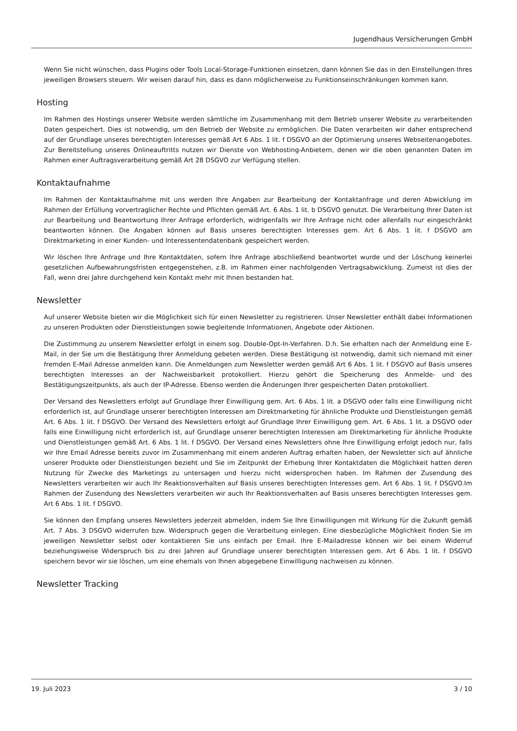Jugendhaus Versicherungen GmbH
Wenn Sie nicht wünschen, dass Plugins oder Tools Local-Storage-Funktionen einsetzen, dann können Sie das in den Einstellungen Ihres jeweiligen Browsers steuern. Wir weisen darauf hin, dass es dann möglicherweise zu Funktionseinschränkungen kommen kann.
Hosting
Im Rahmen des Hostings unserer Website werden sämtliche im Zusammenhang mit dem Betrieb unserer Website zu verarbeitenden Daten gespeichert. Dies ist notwendig, um den Betrieb der Website zu ermöglichen. Die Daten verarbeiten wir daher entsprechend auf der Grundlage unseres berechtigten Interesses gemäß Art 6 Abs. 1 lit. f DSGVO an der Optimierung unseres Webseitenangebotes. Zur Bereitstellung unseres Onlineauftritts nutzen wir Dienste von Webhosting-Anbietern, denen wir die oben genannten Daten im Rahmen einer Auftragsverarbeitung gemäß Art 28 DSGVO zur Verfügung stellen.
Kontaktaufnahme
Im Rahmen der Kontaktaufnahme mit uns werden Ihre Angaben zur Bearbeitung der Kontaktanfrage und deren Abwicklung im Rahmen der Erfüllung vorvertraglicher Rechte und Pflichten gemäß Art. 6 Abs. 1 lit. b DSGVO genutzt. Die Verarbeitung Ihrer Daten ist zur Bearbeitung und Beantwortung Ihrer Anfrage erforderlich, widrigenfalls wir Ihre Anfrage nicht oder allenfalls nur eingeschränkt beantworten können. Die Angaben können auf Basis unseres berechtigten Interesses gem. Art 6 Abs. 1 lit. f DSGVO am Direktmarketing in einer Kunden- und Interessentendatenbank gespeichert werden.
Wir löschen Ihre Anfrage und Ihre Kontaktdaten, sofern Ihre Anfrage abschließend beantwortet wurde und der Löschung keinerlei gesetzlichen Aufbewahrungsfristen entgegenstehen, z.B. im Rahmen einer nachfolgenden Vertragsabwicklung. Zumeist ist dies der Fall, wenn drei Jahre durchgehend kein Kontakt mehr mit Ihnen bestanden hat.
Newsletter
Auf unserer Website bieten wir die Möglichkeit sich für einen Newsletter zu registrieren. Unser Newsletter enthält dabei Informationen zu unseren Produkten oder Dienstleistungen sowie begleitende Informationen, Angebote oder Aktionen.
Die Zustimmung zu unserem Newsletter erfolgt in einem sog. Double-Opt-In-Verfahren. D.h. Sie erhalten nach der Anmeldung eine E-Mail, in der Sie um die Bestätigung Ihrer Anmeldung gebeten werden. Diese Bestätigung ist notwendig, damit sich niemand mit einer fremden E-Mail Adresse anmelden kann. Die Anmeldungen zum Newsletter werden gemäß Art 6 Abs. 1 lit. f DSGVO auf Basis unseres berechtigten Interesses an der Nachweisbarkeit protokolliert. Hierzu gehört die Speicherung des Anmelde- und des Bestätigungszeitpunkts, als auch der IP-Adresse. Ebenso werden die Änderungen Ihrer gespeicherten Daten protokolliert.
Der Versand des Newsletters erfolgt auf Grundlage Ihrer Einwilligung gem. Art. 6 Abs. 1 lit. a DSGVO oder falls eine Einwilligung nicht erforderlich ist, auf Grundlage unserer berechtigten Interessen am Direktmarketing für ähnliche Produkte und Dienstleistungen gemäß Art. 6 Abs. 1 lit. f DSGVO. Der Versand des Newsletters erfolgt auf Grundlage Ihrer Einwilligung gem. Art. 6 Abs. 1 lit. a DSGVO oder falls eine Einwilligung nicht erforderlich ist, auf Grundlage unserer berechtigten Interessen am Direktmarketing für ähnliche Produkte und Dienstleistungen gemäß Art. 6 Abs. 1 lit. f DSGVO. Der Versand eines Newsletters ohne Ihre Einwilligung erfolgt jedoch nur, falls wir Ihre Email Adresse bereits zuvor im Zusammenhang mit einem anderen Auftrag erhalten haben, der Newsletter sich auf ähnliche unserer Produkte oder Dienstleistungen bezieht und Sie im Zeitpunkt der Erhebung Ihrer Kontaktdaten die Möglichkeit hatten deren Nutzung für Zwecke des Marketings zu untersagen und hierzu nicht widersprochen haben. Im Rahmen der Zusendung des Newsletters verarbeiten wir auch Ihr Reaktionsverhalten auf Basis unseres berechtigten Interesses gem. Art 6 Abs. 1 lit. f DSGVO.Im Rahmen der Zusendung des Newsletters verarbeiten wir auch Ihr Reaktionsverhalten auf Basis unseres berechtigten Interesses gem. Art 6 Abs. 1 lit. f DSGVO.
Sie können den Empfang unseres Newsletters jederzeit abmelden, indem Sie Ihre Einwilligungen mit Wirkung für die Zukunft gemäß Art. 7 Abs. 3 DSGVO widerrufen bzw. Widerspruch gegen die Verarbeitung einlegen. Eine diesbezügliche Möglichkeit finden Sie im jeweiligen Newsletter selbst oder kontaktieren Sie uns einfach per Email. Ihre E-Mailadresse können wir bei einem Widerruf beziehungsweise Widerspruch bis zu drei Jahren auf Grundlage unserer berechtigten Interessen gem. Art 6 Abs. 1 lit. f DSGVO speichern bevor wir sie löschen, um eine ehemals von Ihnen abgegebene Einwilligung nachweisen zu können.
Newsletter Tracking
19. Juli 2023 3 / 10